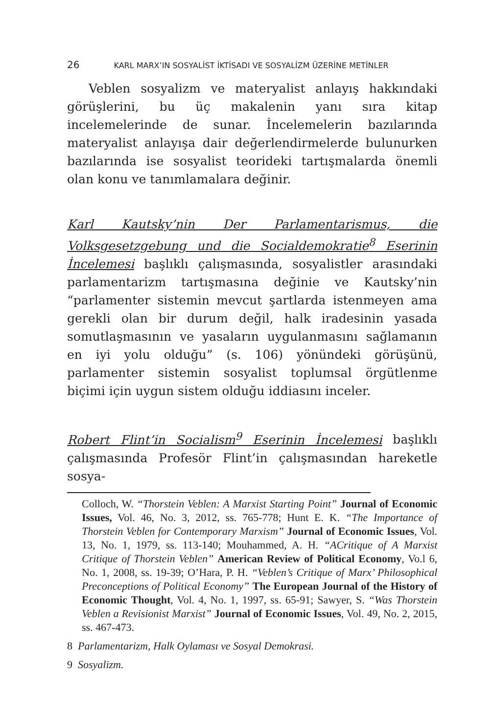26 KARL MARX’IN SOSYALİST İKTİSADI VE SOSYALİZM ÜZERİNE METİNLER
Veblen sosyalizm ve materyalist anlayış hakkındaki görüşlerini, bu üç makalenin yanı sıra kitap incelemelerinde de sunar. İncelemelerin bazılarında materyalist anlayışa dair değerlendirmelerde bulunurken bazılarında ise sosyalist teorideki tartışmalarda önemli olan konu ve tanımlamalara değinir.
Karl Kautsky’nin Der Parlamentarismus, die Volksgesetzgebung und die Socialdemokratie<sup>8</sup> Eserinin İncelemesi başlıklı çalışmasında, sosyalistler arasındaki parlamentarizm tartışmasına değinie ve Kautsky’nin “parlamenter sistemin mevcut şartlarda istenmeyen ama gerekli olan bir durum değil, halk iradesinin yasada somutlaşmasının ve yasaların uygulanmasını sağlamanın en iyi yolu olduğu” (s. 106) yönündeki görüşünü, parlamenter sistemin sosyalist toplumsal örgütlenme biçimi için uygun sistem olduğu iddiasını inceler.
Robert Flint’in Socialism<sup>9</sup> Eserinin İncelemesi başlıklı çalışmasında Profesör Flint’in çalışmasından hareketle sosya-
Colloch, W. “Thorstein Veblen: A Marxist Starting Point” Journal of Economic Issues, Vol. 46, No. 3, 2012, ss. 765-778; Hunt E. K. “The Importance of Thorstein Veblen for Contemporary Marxism” Journal of Economic Issues, Vol. 13, No. 1, 1979, ss. 113-140; Mouhammed, A. H. “ACritique of A Marxist Critique of Thorstein Veblen” American Review of Political Economy, Vo.l 6, No. 1, 2008, ss. 19-39; O’Hara, P. H. “Veblen’s Critique of Marx’ Philosophical Preconceptions of Political Economy” The European Journal of the History of Economic Thought, Vol. 4, No. 1, 1997, ss. 65-91; Sawyer, S. “Was Thorstein Veblen a Revisionist Marxist” Journal of Economic Issues, Vol. 49, No. 2, 2015, ss. 467-473.
8 Parlamentarizm, Halk Oylaması ve Sosyal Demokrasi.
9 Sosyalizm.